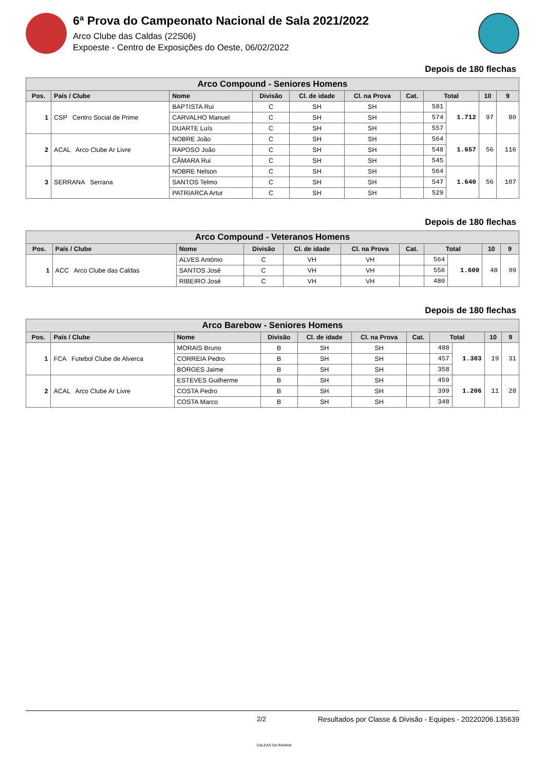6ª Prova do Campeonato Nacional de Sala 2021/2022
Arco Clube das Caldas (22S06)
Expoeste - Centro de Exposições do Oeste, 06/02/2022
Depois de 180 flechas
| Arco Compound - Seniores Homens | | | | | | | | | | |
| --- | --- | --- | --- | --- | --- | --- | --- | --- | --- | --- |
| Pos. | País / Clube | Nome | Divisão | Cl. de idade | Cl. na Prova | Cat. | Total | | 10 | 9 |
| 1 | CSP Centro Social de Prime | BAPTISTA Rui | C | SH | SH | | 581 | 1.712 | 97 | 80 |
| | | CARVALHO Manuel | C | SH | SH | | 574 | | | |
| | | DUARTE Luís | C | SH | SH | | 557 | | | |
| 2 | ACAL Arco Clube Ar Livre | NOBRE João | C | SH | SH | | 564 | 1.657 | 56 | 116 |
| | | RAPOSO João | C | SH | SH | | 548 | | | |
| | | CÂMARA Rui | C | SH | SH | | 545 | | | |
| 3 | SERRANA Serrana | NOBRE Nelson | C | SH | SH | | 564 | 1.640 | 56 | 107 |
| | | SANTOS Telmo | C | SH | SH | | 547 | | | |
| | | PATRIARCA Artur | C | SH | SH | | 529 | | | |
Depois de 180 flechas
| Arco Compound - Veteranos Homens | | | | | | | | | | |
| --- | --- | --- | --- | --- | --- | --- | --- | --- | --- | --- |
| Pos. | País / Clube | Nome | Divisão | Cl. de idade | Cl. na Prova | Cat. | Total | | 10 | 9 |
| 1 | ACC Arco Clube das Caldas | ALVES António | C | VH | VH | | 564 | 1.600 | 48 | 99 |
| | | SANTOS José | C | VH | VH | | 556 | | | |
| | | RIBEIRO José | C | VH | VH | | 480 | | | |
Depois de 180 flechas
| Arco Barebow - Seniores Homens | | | | | | | | | | |
| --- | --- | --- | --- | --- | --- | --- | --- | --- | --- | --- |
| Pos. | País / Clube | Nome | Divisão | Cl. de idade | Cl. na Prova | Cat. | Total | | 10 | 9 |
| 1 | FCA Futebol Clube de Alverca | MORAIS Bruno | B | SH | SH | | 488 | 1.303 | 19 | 31 |
| | | CORREIA Pedro | B | SH | SH | | 457 | | | |
| | | BORGES Jaime | B | SH | SH | | 358 | | | |
| 2 | ACAL Arco Clube Ar Livre | ESTEVES Guilherme | B | SH | SH | | 459 | 1.206 | 11 | 28 |
| | | COSTA Pedro | B | SH | SH | | 399 | | | |
| | | COSTA Marco | B | SH | SH | | 348 | | | |
2/2
CALDAS DA RAINHA
Resultados por Classe & Divisão - Equipes - 20220206.135639